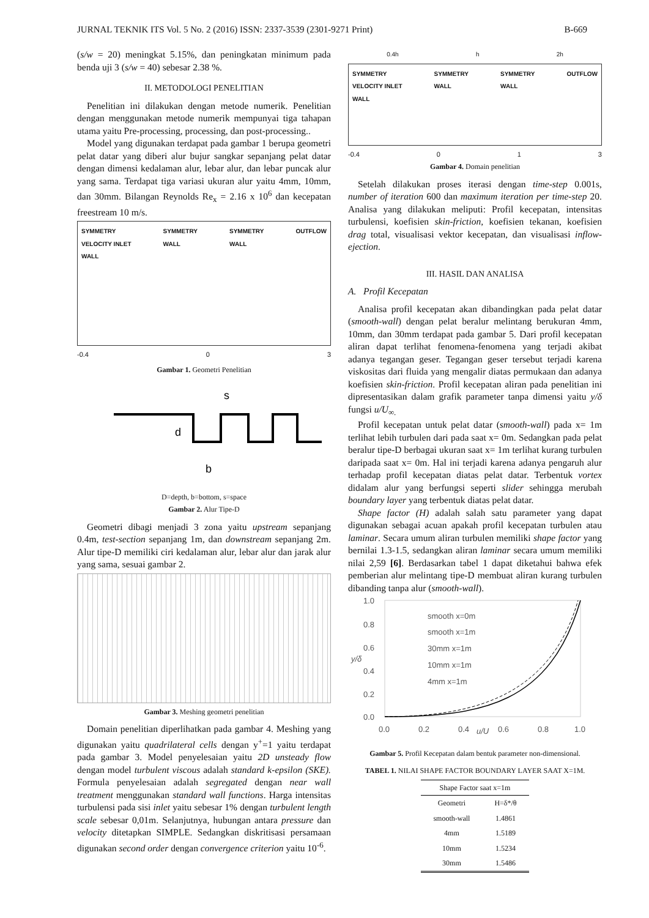JURNAL TEKNIK ITS Vol. 5 No. 2 (2016) ISSN: 2337-3539 (2301-9271 Print) B-669
(s/w = 20) meningkat 5.15%, dan peningkatan minimum pada benda uji 3 (s/w = 40) sebesar 2.38 %.
II. METODOLOGI PENELITIAN
Penelitian ini dilakukan dengan metode numerik. Penelitian dengan menggunakan metode numerik mempunyai tiga tahapan utama yaitu Pre-processing, processing, dan post-processing..
Model yang digunakan terdapat pada gambar 1 berupa geometri pelat datar yang diberi alur bujur sangkar sepanjang pelat datar dengan dimensi kedalaman alur, lebar alur, dan lebar puncak alur yang sama. Terdapat tiga variasi ukuran alur yaitu 4mm, 10mm, dan 30mm. Bilangan Reynolds Re<sub>x</sub> = 2.16 x 10<sup>6</sup> dan kecepatan freestream 10 m/s.
SYMMETRY
VELOCITY INLET
WALL SYMMETRY
WALL SYMMETRY
WALL OUTFLOW
-0.4 0 3
Gambar 1. Geometri Penelitian
s
d
b
D=depth, b=bottom, s=space
Gambar 2. Alur Tipe-D
Geometri dibagi menjadi 3 zona yaitu upstream sepanjang 0.4m, test-section sepanjang 1m, dan downstream sepanjang 2m. Alur tipe-D memiliki ciri kedalaman alur, lebar alur dan jarak alur yang sama, sesuai gambar 2.
Gambar 3. Meshing geometri penelitian
Domain penelitian diperlihatkan pada gambar 4. Meshing yang digunakan yaitu quadrilateral cells dengan y<sup>+</sup>=1 yaitu terdapat pada gambar 3. Model penyelesaian yaitu 2D unsteady flow dengan model turbulent viscous adalah standard k-epsilon (SKE). Formula penyelesaian adalah segregated dengan near wall treatment menggunakan standard wall functions. Harga intensitas turbulensi pada sisi inlet yaitu sebesar 1% dengan turbulent length scale sebesar 0,01m. Selanjutnya, hubungan antara pressure dan velocity ditetapkan SIMPLE. Sedangkan diskritisasi persamaan digunakan second order dengan convergence criterion yaitu 10<sup>-6</sup>.
0.4h h 2h
SYMMETRY
VELOCITY INLET
WALL SYMMETRY
WALL SYMMETRY
WALL OUTFLOW
-0.4 0 1 3
Gambar 4. Domain penelitian
Setelah dilakukan proses iterasi dengan time-step 0.001s, number of iteration 600 dan maximum iteration per time-step 20. Analisa yang dilakukan meliputi: Profil kecepatan, intensitas turbulensi, koefisien skin-friction, koefisien tekanan, koefisien drag total, visualisasi vektor kecepatan, dan visualisasi inflow-ejection.
III. HASIL DAN ANALISA
A. Profil Kecepatan
Analisa profil kecepatan akan dibandingkan pada pelat datar (smooth-wall) dengan pelat beralur melintang berukuran 4mm, 10mm, dan 30mm terdapat pada gambar 5. Dari profil kecepatan aliran dapat terlihat fenomena-fenomena yang terjadi akibat adanya tegangan geser. Tegangan geser tersebut terjadi karena viskositas dari fluida yang mengalir diatas permukaan dan adanya koefisien skin-friction. Profil kecepatan aliran pada penelitian ini dipresentasikan dalam grafik parameter tanpa dimensi yaitu y/δ fungsi u/U<sub>∞.</sub>
Profil kecepatan untuk pelat datar (smooth-wall) pada x= 1m terlihat lebih turbulen dari pada saat x= 0m. Sedangkan pada pelat beralur tipe-D berbagai ukuran saat x= 1m terlihat kurang turbulen daripada saat x= 0m. Hal ini terjadi karena adanya pengaruh alur terhadap profil kecepatan diatas pelat datar. Terbentuk vortex didalam alur yang berfungsi seperti slider sehingga merubah boundary layer yang terbentuk diatas pelat datar.
Shape factor (H) adalah salah satu parameter yang dapat digunakan sebagai acuan apakah profil kecepatan turbulen atau laminar. Secara umum aliran turbulen memiliki shape factor yang bernilai 1.3-1.5, sedangkan aliran laminar secara umum memiliki nilai 2,59 [6]. Berdasarkan tabel 1 dapat diketahui bahwa efek pemberian alur melintang tipe-D membuat aliran kurang turbulen dibanding tanpa alur (smooth-wall).
1.0
0.8
0.6
0.4
0.2
0.0
0.0
0.2
0.4
u/U
0.6
0.8
1.0
y/δ
smooth x=0m
smooth x=1m
30mm x=1m
10mm x=1m
4mm x=1m
Gambar 5. Profil Kecepatan dalam bentuk parameter non-dimensional.
TABEL 1. NILAI SHAPE FACTOR BOUNDARY LAYER SAAT X=1M.
| Shape Factor saat x=1m | |
| --- | --- |
| Geometri | H=δ*/θ |
| smooth-wall | 1.4861 |
| 4mm | 1.5189 |
| 10mm | 1.5234 |
| 30mm | 1.5486 |